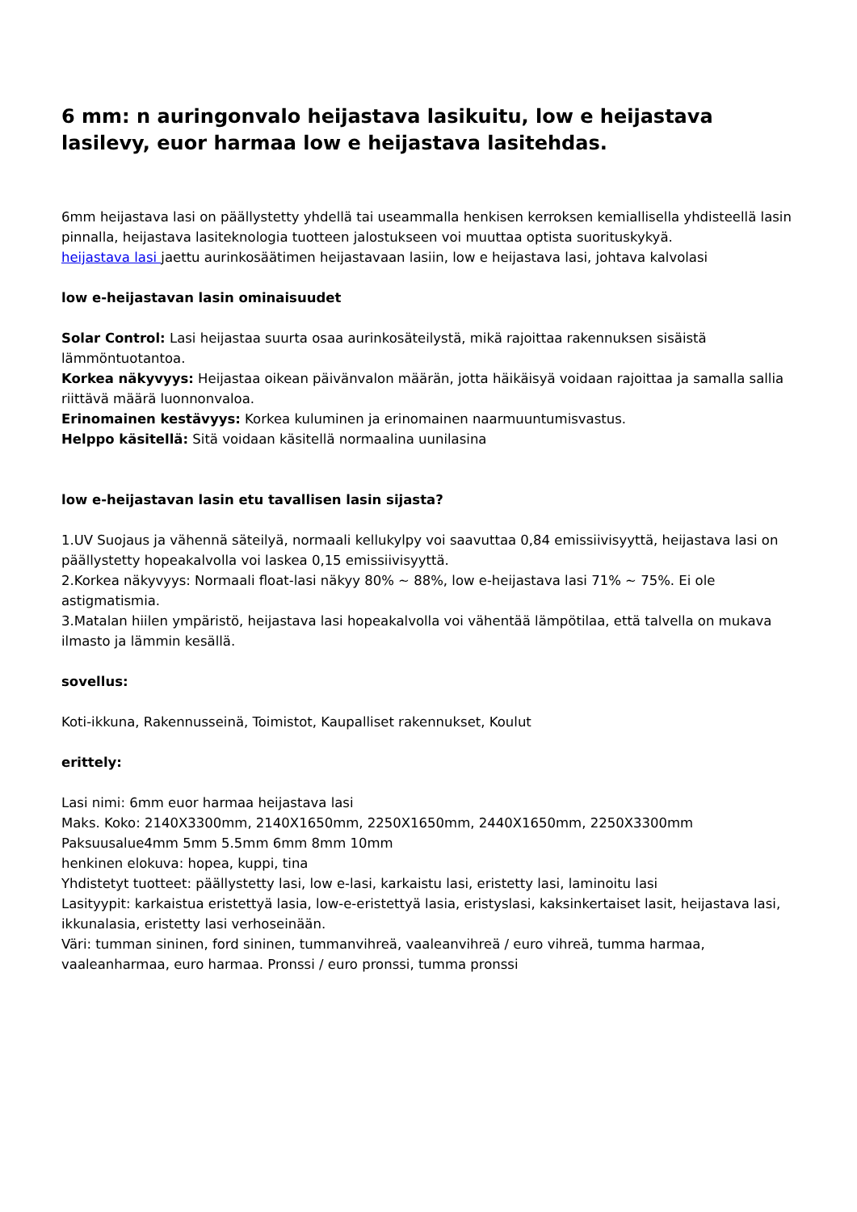6 mm: n auringonvalo heijastava lasikuitu, low e heijastava lasilevy, euor harmaa low e heijastava lasitehdas.
6mm heijastava lasi on päällystetty yhdellä tai useammalla henkisen kerroksen kemiallisella yhdisteellä lasin pinnalla, heijastava lasiteknologia tuotteen jalostukseen voi muuttaa optista suorituskykyä.
heijastava lasi jaettu aurinkosäätimen heijastavaan lasiin, low e heijastava lasi, johtava kalvolasi
low e-heijastavan lasin ominaisuudet
Solar Control: Lasi heijastaa suurta osaa aurinkosäteilystä, mikä rajoittaa rakennuksen sisäistä lämmöntuotantoa.
Korkea näkyvyys: Heijastaa oikean päivänvalon määrän, jotta häikäisyä voidaan rajoittaa ja samalla sallia riittävä määrä luonnonvaloa.
Erinomainen kestävyys: Korkea kuluminen ja erinomainen naarmuuntumisvastus.
Helppo käsitellä: Sitä voidaan käsitellä normaalina uunilasina
low e-heijastavan lasin etu tavallisen lasin sijasta?
1.UV Suojaus ja vähennä säteilyä, normaali kellukylpy voi saavuttaa 0,84 emissiivisyyttä, heijastava lasi on päällystetty hopeakalvolla voi laskea 0,15 emissiivisyyttä.
2.Korkea näkyvyys: Normaali float-lasi näkyy 80% ~ 88%, low e-heijastava lasi 71% ~ 75%. Ei ole astigmatismia.
3.Matalan hiilen ympäristö, heijastava lasi hopeakalvolla voi vähentää lämpötilaa, että talvella on mukava ilmasto ja lämmin kesällä.
sovellus:
Koti-ikkuna, Rakennusseinä, Toimistot, Kaupalliset rakennukset, Koulut
erittely:
Lasi nimi: 6mm euor harmaa heijastava lasi
Maks. Koko: 2140X3300mm, 2140X1650mm, 2250X1650mm, 2440X1650mm, 2250X3300mm
Paksuusalue4mm 5mm 5.5mm 6mm 8mm 10mm
henkinen elokuva: hopea, kuppi, tina
Yhdistetyt tuotteet: päällystetty lasi, low e-lasi, karkaistu lasi, eristetty lasi, laminoitu lasi
Lasityypit: karkaistua eristettyä lasia, low-e-eristettyä lasia, eristyslasi, kaksinkertaiset lasit, heijastava lasi, ikkunalasia, eristetty lasi verhoseinään.
Väri: tumman sininen, ford sininen, tummanvihreä, vaaleanvihreä / euro vihreä, tumma harmaa, vaaleanharmaa, euro harmaa. Pronssi / euro pronssi, tumma pronssi